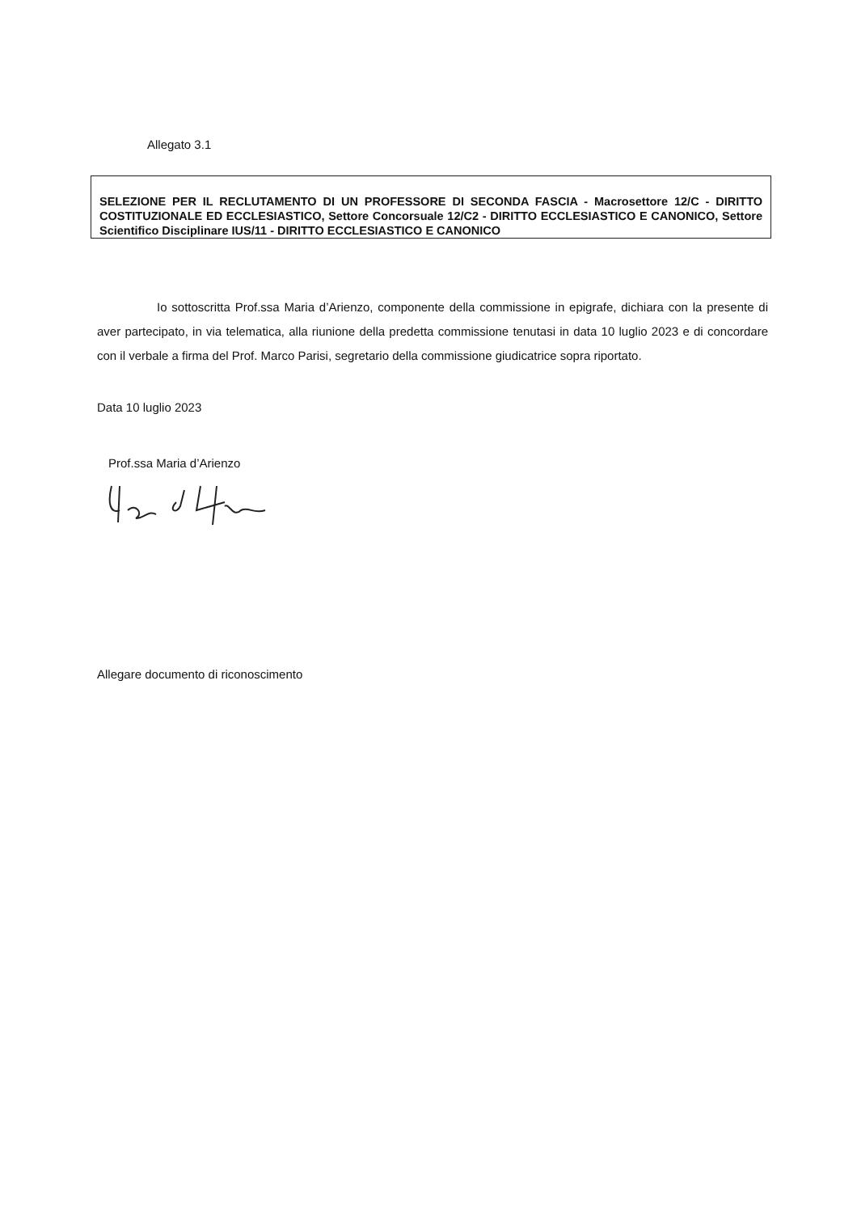Allegato 3.1
SELEZIONE PER IL RECLUTAMENTO DI UN PROFESSORE DI SECONDA FASCIA - Macrosettore 12/C - DIRITTO COSTITUZIONALE ED ECCLESIASTICO, Settore Concorsuale 12/C2 - DIRITTO ECCLESIASTICO E CANONICO, Settore Scientifico Disciplinare IUS/11 - DIRITTO ECCLESIASTICO E CANONICO
Io sottoscritta Prof.ssa Maria d’Arienzo, componente della commissione in epigrafe, dichiara con la presente di aver partecipato, in via telematica, alla riunione della predetta commissione tenutasi in data 10 luglio 2023 e di concordare con il verbale a firma del Prof. Marco Parisi, segretario della commissione giudicatrice sopra riportato.
Data 10 luglio 2023
Prof.ssa Maria d’Arienzo
Allegare documento di riconoscimento